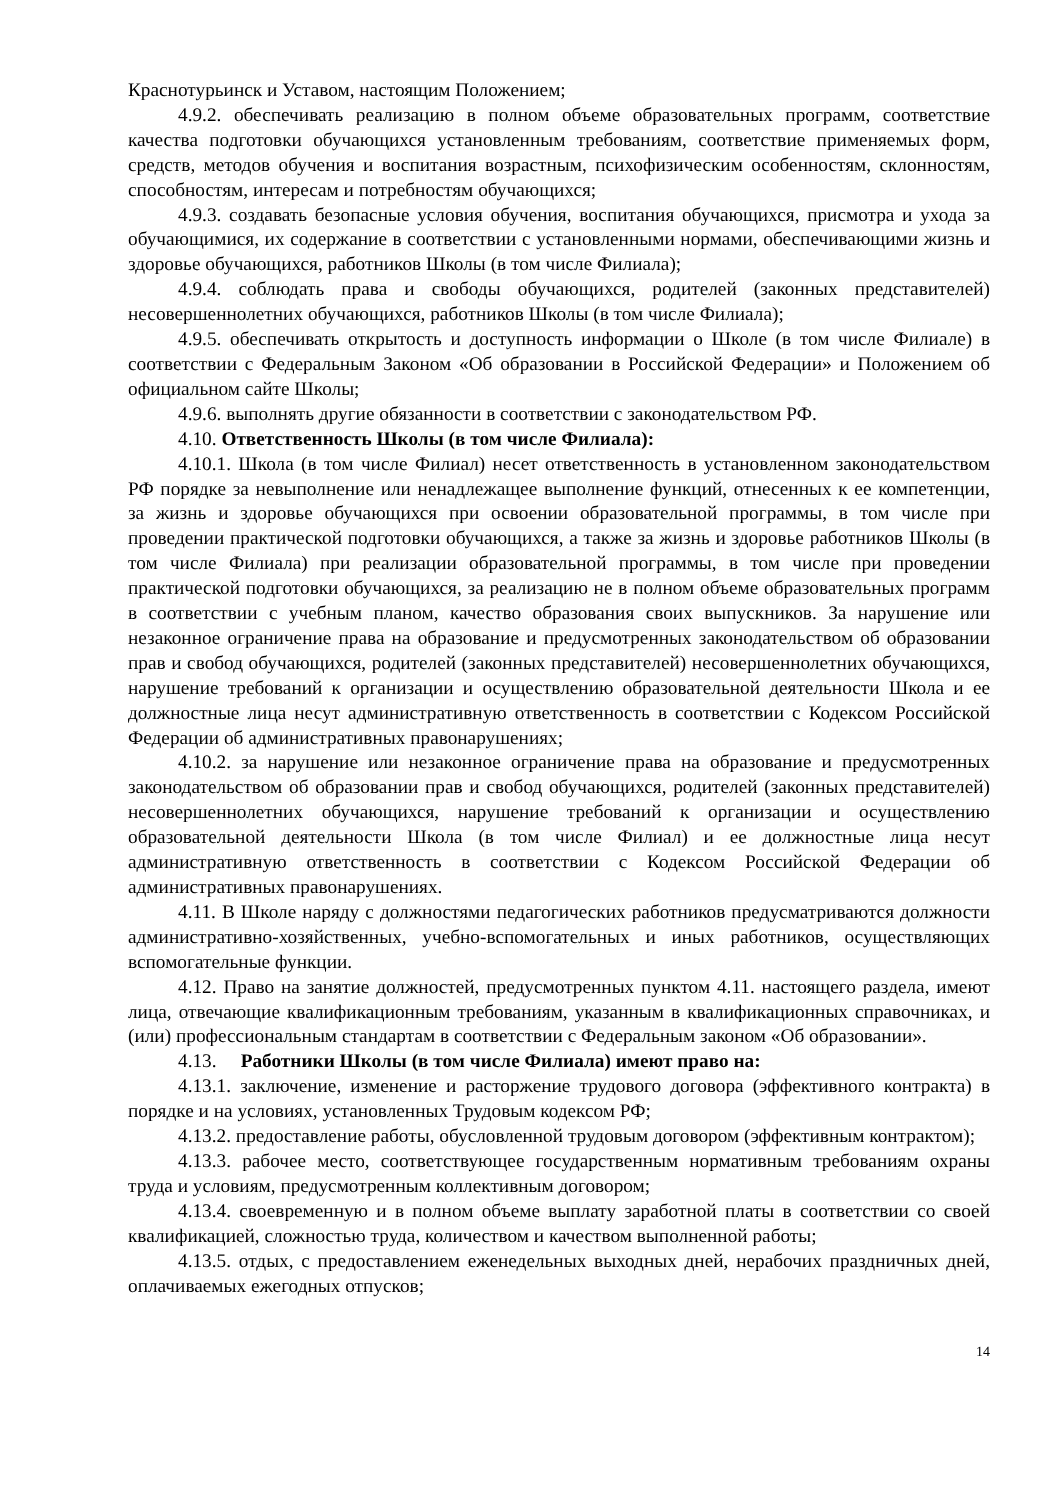Краснотурьинск и Уставом, настоящим Положением;
4.9.2. обеспечивать реализацию в полном объеме образовательных программ, соответствие качества подготовки обучающихся установленным требованиям, соответствие применяемых форм, средств, методов обучения и воспитания возрастным, психофизическим особенностям, склонностям, способностям, интересам и потребностям обучающихся;
4.9.3. создавать безопасные условия обучения, воспитания обучающихся, присмотра и ухода за обучающимися, их содержание в соответствии с установленными нормами, обеспечивающими жизнь и здоровье обучающихся, работников Школы (в том числе Филиала);
4.9.4. соблюдать права и свободы обучающихся, родителей (законных представителей) несовершеннолетних обучающихся, работников Школы (в том числе Филиала);
4.9.5. обеспечивать открытость и доступность информации о Школе (в том числе Филиале) в соответствии с Федеральным Законом «Об образовании в Российской Федерации» и Положением об официальном сайте Школы;
4.9.6. выполнять другие обязанности в соответствии с законодательством РФ.
4.10. Ответственность Школы (в том числе Филиала):
4.10.1. Школа (в том числе Филиал) несет ответственность в установленном законодательством РФ порядке за невыполнение или ненадлежащее выполнение функций, отнесенных к ее компетенции, за жизнь и здоровье обучающихся при освоении образовательной программы, в том числе при проведении практической подготовки обучающихся, а также за жизнь и здоровье работников Школы (в том числе Филиала) при реализации образовательной программы, в том числе при проведении практической подготовки обучающихся, за реализацию не в полном объеме образовательных программ в соответствии с учебным планом, качество образования своих выпускников. За нарушение или незаконное ограничение права на образование и предусмотренных законодательством об образовании прав и свобод обучающихся, родителей (законных представителей) несовершеннолетних обучающихся, нарушение требований к организации и осуществлению образовательной деятельности Школа и ее должностные лица несут административную ответственность в соответствии с Кодексом Российской Федерации об административных правонарушениях;
4.10.2. за нарушение или незаконное ограничение права на образование и предусмотренных законодательством об образовании прав и свобод обучающихся, родителей (законных представителей) несовершеннолетних обучающихся, нарушение требований к организации и осуществлению образовательной деятельности Школа (в том числе Филиал) и ее должностные лица несут административную ответственность в соответствии с Кодексом Российской Федерации об административных правонарушениях.
4.11. В Школе наряду с должностями педагогических работников предусматриваются должности административно-хозяйственных, учебно-вспомогательных и иных работников, осуществляющих вспомогательные функции.
4.12. Право на занятие должностей, предусмотренных пунктом 4.11. настоящего раздела, имеют лица, отвечающие квалификационным требованиям, указанным в квалификационных справочниках, и (или) профессиональным стандартам в соответствии с Федеральным законом «Об образовании».
4.13. Работники Школы (в том числе Филиала) имеют право на:
4.13.1. заключение, изменение и расторжение трудового договора (эффективного контракта) в порядке и на условиях, установленных Трудовым кодексом РФ;
4.13.2. предоставление работы, обусловленной трудовым договором (эффективным контрактом);
4.13.3. рабочее место, соответствующее государственным нормативным требованиям охраны труда и условиям, предусмотренным коллективным договором;
4.13.4. своевременную и в полном объеме выплату заработной платы в соответствии со своей квалификацией, сложностью труда, количеством и качеством выполненной работы;
4.13.5. отдых, с предоставлением еженедельных выходных дней, нерабочих праздничных дней, оплачиваемых ежегодных отпусков;
14